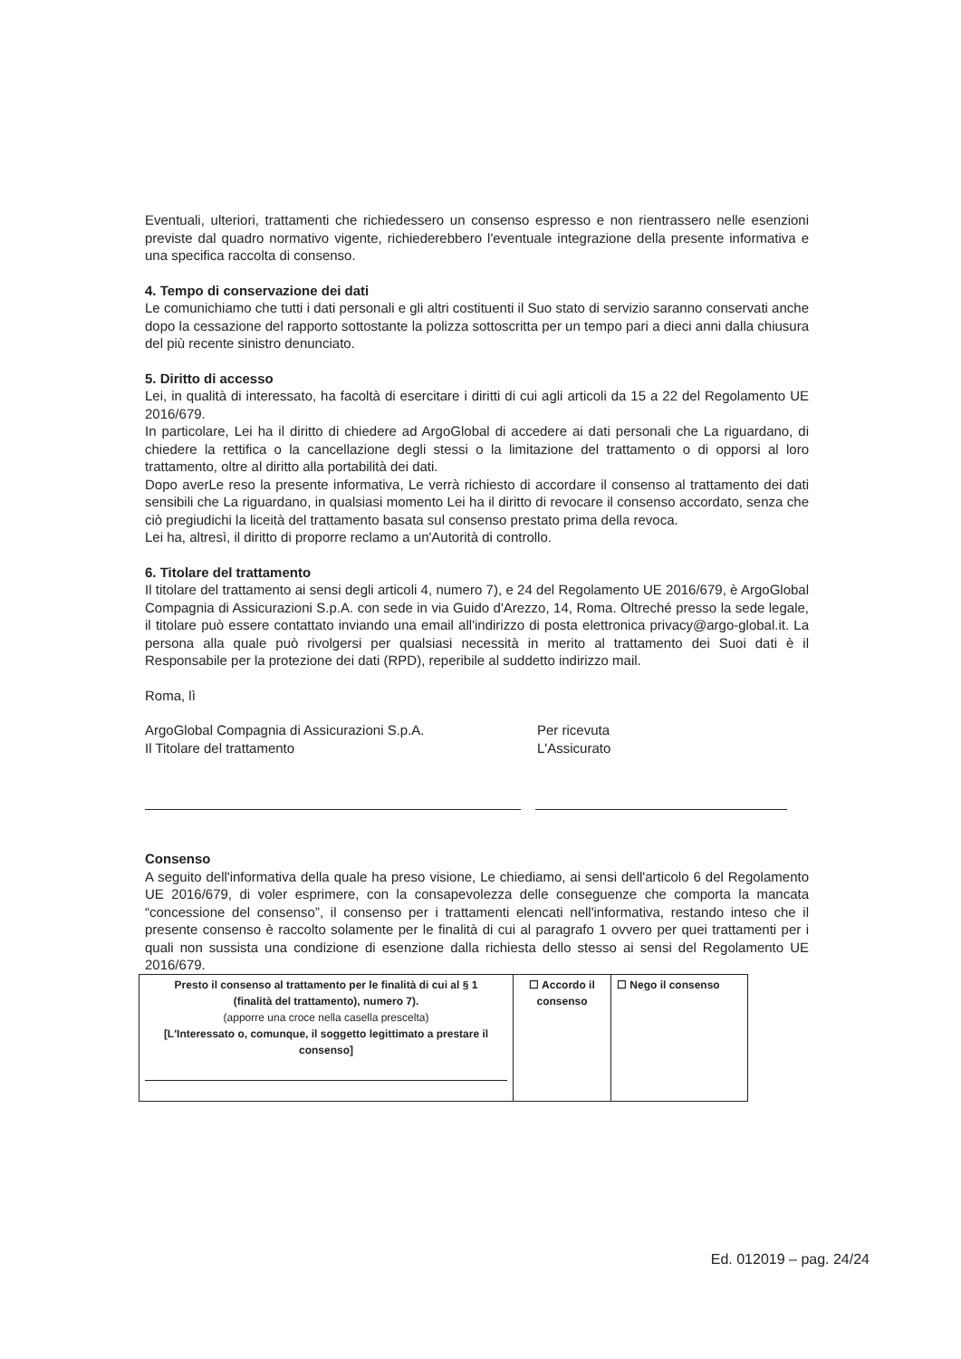Eventuali, ulteriori, trattamenti che richiedessero un consenso espresso e non rientrassero nelle esenzioni previste dal quadro normativo vigente, richiederebbero l'eventuale integrazione della presente informativa e una specifica raccolta di consenso.
4. Tempo di conservazione dei dati
Le comunichiamo che tutti i dati personali e gli altri costituenti il Suo stato di servizio saranno conservati anche dopo la cessazione del rapporto sottostante la polizza sottoscritta per un tempo pari a dieci anni dalla chiusura del più recente sinistro denunciato.
5. Diritto di accesso
Lei, in qualità di interessato, ha facoltà di esercitare i diritti di cui agli articoli da 15 a 22 del Regolamento UE 2016/679.
In particolare, Lei ha il diritto di chiedere ad ArgoGlobal di accedere ai dati personali che La riguardano, di chiedere la rettifica o la cancellazione degli stessi o la limitazione del trattamento o di opporsi al loro trattamento, oltre al diritto alla portabilità dei dati.
Dopo averLe reso la presente informativa, Le verrà richiesto di accordare il consenso al trattamento dei dati sensibili che La riguardano, in qualsiasi momento Lei ha il diritto di revocare il consenso accordato, senza che ciò pregiudichi la liceità del trattamento basata sul consenso prestato prima della revoca.
Lei ha, altresì, il diritto di proporre reclamo a un'Autorità di controllo.
6. Titolare del trattamento
Il titolare del trattamento ai sensi degli articoli 4, numero 7), e 24 del Regolamento UE 2016/679, è ArgoGlobal Compagnia di Assicurazioni S.p.A. con sede in via Guido d'Arezzo, 14, Roma. Oltreché presso la sede legale, il titolare può essere contattato inviando una email all'indirizzo di posta elettronica privacy@argo-global.it. La persona alla quale può rivolgersi per qualsiasi necessità in merito al trattamento dei Suoi dati è il Responsabile per la protezione dei dati (RPD), reperibile al suddetto indirizzo mail.
Roma, lì
ArgoGlobal Compagnia di Assicurazioni S.p.A.
Il Titolare del trattamento
Per ricevuta
L'Assicurato
Consenso
A seguito dell'informativa della quale ha preso visione, Le chiediamo, ai sensi dell'articolo 6 del Regolamento UE 2016/679, di voler esprimere, con la consapevolezza delle conseguenze che comporta la mancata “concessione del consenso”, il consenso per i trattamenti elencati nell'informativa, restando inteso che il presente consenso è raccolto solamente per le finalità di cui al paragrafo 1 ovvero per quei trattamenti per i quali non sussista una condizione di esenzione dalla richiesta dello stesso ai sensi del Regolamento UE 2016/679.
| Presto il consenso al trattamento per le finalità di cui al § 1 (finalità del trattamento), numero 7). (apporre una croce nella casella prescelta) [L'Interessato o, comunque, il soggetto legittimato a prestare il consenso] | ☐ Accordo il consenso | ☐ Nego il consenso |
Ed. 012019 – pag. 24/24